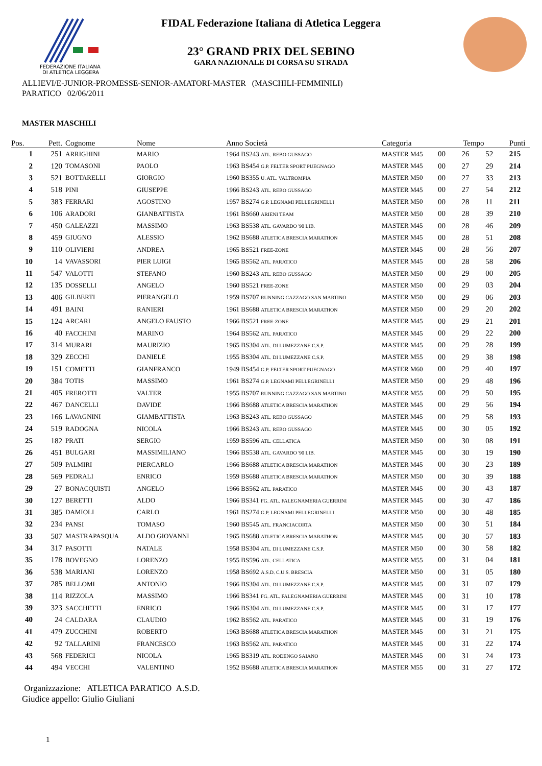FEDERAZIONE ITALIANA
DI ATLETICA LEGGERA
FIDAL Federazione Italiana di Atletica Leggera
23° GRAND PRIX DEL SEBINO
GARA NAZIONALE DI CORSA SU STRADA
ALLIEVI/E-JUNIOR-PROMESSE-SENIOR-AMATORI-MASTER (MASCHILI-FEMMINILI)
PARATICO 02/06/2011
MASTER MASCHILI
| Pos. | Pett. | Cognome | Nome | Anno Società | Categoria | Tempo | | | Punti |
| --- | --- | --- | --- | --- | --- | --- | --- | --- | --- |
| 1 | 251 | ARRIGHINI | MARIO | 1964 BS243 ATL. REBO GUSSAGO | MASTER M45 | 00 | 26 | 52 | 215 |
| 2 | 120 | TOMASONI | PAOLO | 1963 BS454 G.P. FELTER SPORT PUEGNAGO | MASTER M45 | 00 | 27 | 29 | 214 |
| 3 | 521 | BOTTARELLI | GIORGIO | 1960 BS355 U. ATL. VALTROMPIA | MASTER M50 | 00 | 27 | 33 | 213 |
| 4 | 518 | PINI | GIUSEPPE | 1966 BS243 ATL. REBO GUSSAGO | MASTER M45 | 00 | 27 | 54 | 212 |
| 5 | 383 | FERRARI | AGOSTINO | 1957 BS274 G.P. LEGNAMI PELLEGRINELLI | MASTER M50 | 00 | 28 | 11 | 211 |
| 6 | 106 | ARADORI | GIANBATTISTA | 1961 BS660 ARIENI TEAM | MASTER M50 | 00 | 28 | 39 | 210 |
| 7 | 450 | GALEAZZI | MASSIMO | 1963 BS538 ATL. GAVARDO '90 LIB. | MASTER M45 | 00 | 28 | 46 | 209 |
| 8 | 459 | GIUGNO | ALESSIO | 1962 BS688 ATLETICA BRESCIA MARATHON | MASTER M45 | 00 | 28 | 51 | 208 |
| 9 | 110 | OLIVIERI | ANDREA | 1965 BS521 FREE-ZONE | MASTER M45 | 00 | 28 | 56 | 207 |
| 10 | 14 | VAVASSORI | PIER LUIGI | 1965 BS562 ATL. PARATICO | MASTER M45 | 00 | 28 | 58 | 206 |
| 11 | 547 | VALOTTI | STEFANO | 1960 BS243 ATL. REBO GUSSAGO | MASTER M50 | 00 | 29 | 00 | 205 |
| 12 | 135 | DOSSELLI | ANGELO | 1960 BS521 FREE-ZONE | MASTER M50 | 00 | 29 | 03 | 204 |
| 13 | 406 | GILBERTI | PIERANGELO | 1959 BS707 RUNNING CAZZAGO SAN MARTINO | MASTER M50 | 00 | 29 | 06 | 203 |
| 14 | 491 | BAINI | RANIERI | 1961 BS688 ATLETICA BRESCIA MARATHON | MASTER M50 | 00 | 29 | 20 | 202 |
| 15 | 124 | ARCARI | ANGELO FAUSTO | 1966 BS521 FREE-ZONE | MASTER M45 | 00 | 29 | 21 | 201 |
| 16 | 40 | FACCHINI | MARINO | 1964 BS562 ATL. PARATICO | MASTER M45 | 00 | 29 | 22 | 200 |
| 17 | 314 | MURARI | MAURIZIO | 1965 BS304 ATL. DI LUMEZZANE C.S.P. | MASTER M45 | 00 | 29 | 28 | 199 |
| 18 | 329 | ZECCHI | DANIELE | 1955 BS304 ATL. DI LUMEZZANE C.S.P. | MASTER M55 | 00 | 29 | 38 | 198 |
| 19 | 151 | COMETTI | GIANFRANCO | 1949 BS454 G.P. FELTER SPORT PUEGNAGO | MASTER M60 | 00 | 29 | 40 | 197 |
| 20 | 384 | TOTIS | MASSIMO | 1961 BS274 G.P. LEGNAMI PELLEGRINELLI | MASTER M50 | 00 | 29 | 48 | 196 |
| 21 | 405 | FREROTTI | VALTER | 1955 BS707 RUNNING CAZZAGO SAN MARTINO | MASTER M55 | 00 | 29 | 50 | 195 |
| 22 | 467 | DANCELLI | DAVIDE | 1966 BS688 ATLETICA BRESCIA MARATHON | MASTER M45 | 00 | 29 | 56 | 194 |
| 23 | 166 | LAVAGNINI | GIAMBATTISTA | 1963 BS243 ATL. REBO GUSSAGO | MASTER M45 | 00 | 29 | 58 | 193 |
| 24 | 519 | RADOGNA | NICOLA | 1966 BS243 ATL. REBO GUSSAGO | MASTER M45 | 00 | 30 | 05 | 192 |
| 25 | 182 | PRATI | SERGIO | 1959 BS596 ATL. CELLATICA | MASTER M50 | 00 | 30 | 08 | 191 |
| 26 | 451 | BULGARI | MASSIMILIANO | 1966 BS538 ATL. GAVARDO '90 LIB. | MASTER M45 | 00 | 30 | 19 | 190 |
| 27 | 509 | PALMIRI | PIERCARLO | 1966 BS688 ATLETICA BRESCIA MARATHON | MASTER M45 | 00 | 30 | 23 | 189 |
| 28 | 569 | PEDRALI | ENRICO | 1959 BS688 ATLETICA BRESCIA MARATHON | MASTER M50 | 00 | 30 | 39 | 188 |
| 29 | 27 | BONACQUISTI | ANGELO | 1966 BS562 ATL. PARATICO | MASTER M45 | 00 | 30 | 43 | 187 |
| 30 | 127 | BERETTI | ALDO | 1966 BS341 FG. ATL. FALEGNAMERIA GUERRINI | MASTER M45 | 00 | 30 | 47 | 186 |
| 31 | 385 | DAMIOLI | CARLO | 1961 BS274 G.P. LEGNAMI PELLEGRINELLI | MASTER M50 | 00 | 30 | 48 | 185 |
| 32 | 234 | PANSI | TOMASO | 1960 BS545 ATL. FRANCIACORTA | MASTER M50 | 00 | 30 | 51 | 184 |
| 33 | 507 | MASTRAPASQUA | ALDO GIOVANNI | 1965 BS688 ATLETICA BRESCIA MARATHON | MASTER M45 | 00 | 30 | 57 | 183 |
| 34 | 317 | PASOTTI | NATALE | 1958 BS304 ATL. DI LUMEZZANE C.S.P. | MASTER M50 | 00 | 30 | 58 | 182 |
| 35 | 178 | BOVEGNO | LORENZO | 1955 BS596 ATL. CELLATICA | MASTER M55 | 00 | 31 | 04 | 181 |
| 36 | 538 | MARIANI | LORENZO | 1958 BS692 A.S.D. C.U.S. BRESCIA | MASTER M50 | 00 | 31 | 05 | 180 |
| 37 | 285 | BELLOMI | ANTONIO | 1966 BS304 ATL. DI LUMEZZANE C.S.P. | MASTER M45 | 00 | 31 | 07 | 179 |
| 38 | 114 | RIZZOLA | MASSIMO | 1966 BS341 FG. ATL. FALEGNAMERIA GUERRINI | MASTER M45 | 00 | 31 | 10 | 178 |
| 39 | 323 | SACCHETTI | ENRICO | 1966 BS304 ATL. DI LUMEZZANE C.S.P. | MASTER M45 | 00 | 31 | 17 | 177 |
| 40 | 24 | CALDARA | CLAUDIO | 1962 BS562 ATL. PARATICO | MASTER M45 | 00 | 31 | 19 | 176 |
| 41 | 479 | ZUCCHINI | ROBERTO | 1963 BS688 ATLETICA BRESCIA MARATHON | MASTER M45 | 00 | 31 | 21 | 175 |
| 42 | 92 | TALLARINI | FRANCESCO | 1963 BS562 ATL. PARATICO | MASTER M45 | 00 | 31 | 22 | 174 |
| 43 | 568 | FEDERICI | NICOLA | 1965 BS319 ATL. RODENGO SAIANO | MASTER M45 | 00 | 31 | 24 | 173 |
| 44 | 494 | VECCHI | VALENTINO | 1952 BS688 ATLETICA BRESCIA MARATHON | MASTER M55 | 00 | 31 | 27 | 172 |
Organizzazione: ATLETICA PARATICO A.S.D.
Giudice appello: Giulio Giuliani
1